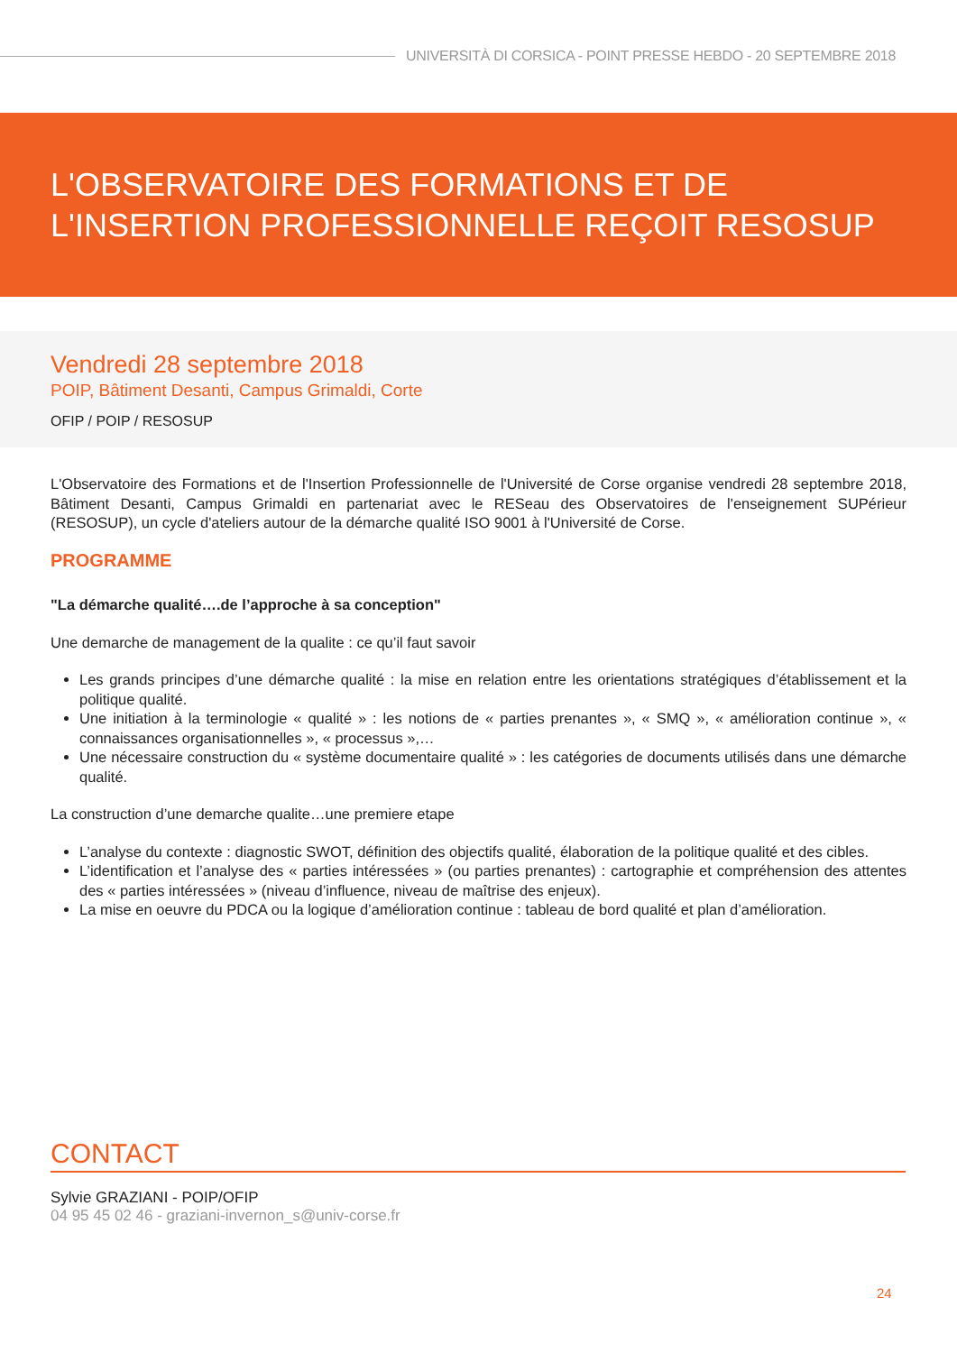UNIVERSITÀ DI CORSICA - POINT PRESSE HEBDO - 20 SEPTEMBRE 2018
L'OBSERVATOIRE DES FORMATIONS ET DE L'INSERTION PROFESSIONNELLE REÇOIT RESOSUP
Vendredi 28 septembre 2018
POIP, Bâtiment Desanti, Campus Grimaldi, Corte
OFIP / POIP / RESOSUP
L'Observatoire des Formations et de l'Insertion Professionnelle de l'Université de Corse organise vendredi 28 septembre 2018, Bâtiment Desanti, Campus Grimaldi en partenariat avec le RESeau des Observatoires de l'enseignement SUPérieur (RESOSUP), un cycle d'ateliers autour de la démarche qualité ISO 9001 à l'Université de Corse.
PROGRAMME
"La démarche qualité….de l’approche à sa conception"
Une demarche de management de la qualite : ce qu’il faut savoir
Les grands principes d’une démarche qualité : la mise en relation entre les orientations stratégiques d’établissement et la politique qualité.
Une initiation à la terminologie « qualité » : les notions de « parties prenantes », « SMQ », « amélioration continue », « connaissances organisationnelles », « processus »,…
Une nécessaire construction du « système documentaire qualité » : les catégories de documents utilisés dans une démarche qualité.
La construction d’une demarche qualite…une premiere etape
L’analyse du contexte : diagnostic SWOT, définition des objectifs qualité, élaboration de la politique qualité et des cibles.
L’identification et l’analyse des « parties intéressées » (ou parties prenantes) : cartographie et compréhension des attentes des « parties intéressées » (niveau d’influence, niveau de maîtrise des enjeux).
La mise en oeuvre du PDCA ou la logique d’amélioration continue : tableau de bord qualité et plan d’amélioration.
CONTACT
Sylvie GRAZIANI - POIP/OFIP
04 95 45 02 46 - graziani-invernon_s@univ-corse.fr
24